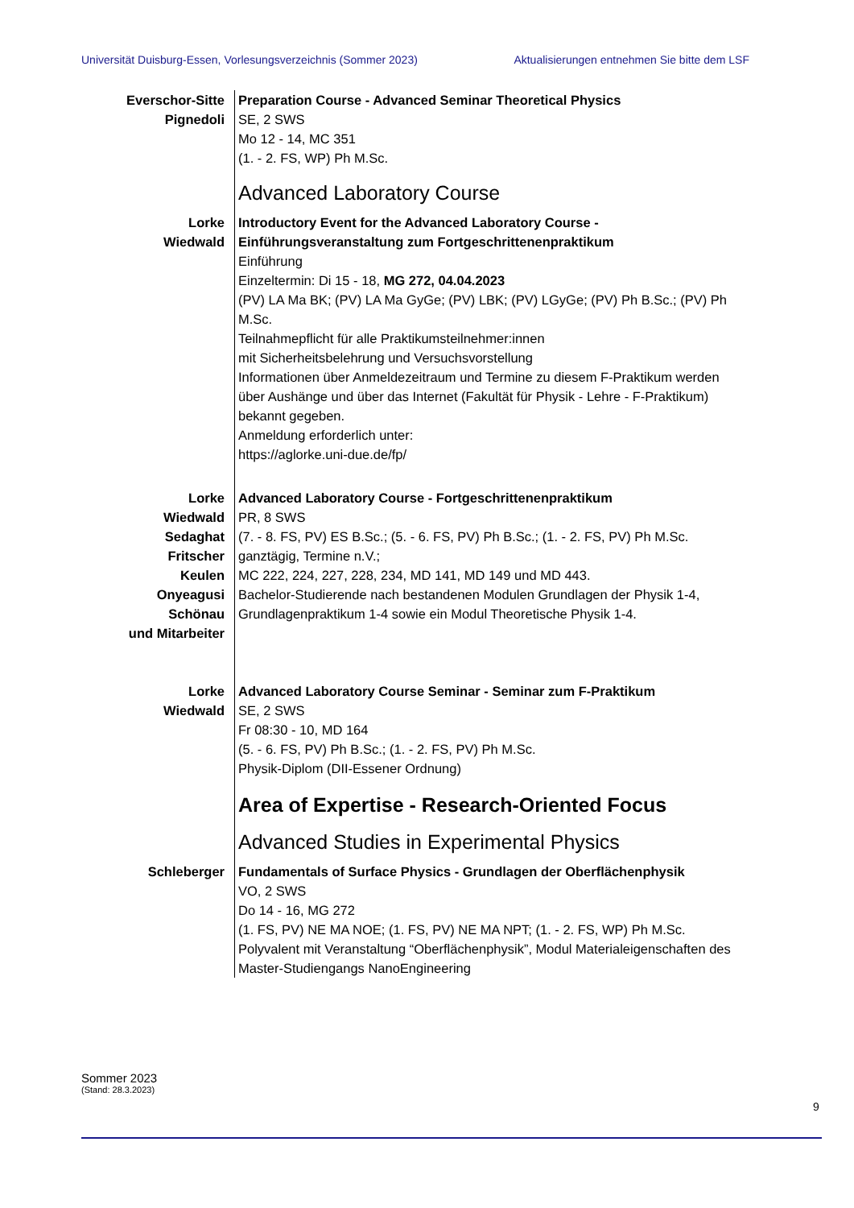Universität Duisburg-Essen, Vorlesungsverzeichnis (Sommer 2023) Aktualisierungen entnehmen Sie bitte dem LSF
Everschor-Sitte
Pignedoli
Preparation Course - Advanced Seminar Theoretical Physics
SE, 2 SWS
Mo 12 - 14, MC 351
(1. - 2. FS, WP) Ph M.Sc.
Advanced Laboratory Course
Lorke
Wiedwald
Introductory Event for the Advanced Laboratory Course -
Einführungsveranstaltung zum Fortgeschrittenenpraktikum
Einführung
Einzeltermin: Di 15 - 18, MG 272, 04.04.2023
(PV) LA Ma BK; (PV) LA Ma GyGe; (PV) LBK; (PV) LGyGe; (PV) Ph B.Sc.; (PV) Ph M.Sc.
Teilnahmepflicht für alle Praktikumsteilnehmer:innen
mit Sicherheitsbelehrung und Versuchsvorstellung
Informationen über Anmeldezeitraum und Termine zu diesem F-Praktikum werden über Aushänge und über das Internet (Fakultät für Physik - Lehre - F-Praktikum) bekannt gegeben.
Anmeldung erforderlich unter:
https://aglorke.uni-due.de/fp/
Lorke
Wiedwald
Sedaghat
Fritscher
Keulen
Onyeagusi
Schönau
und Mitarbeiter
Advanced Laboratory Course - Fortgeschrittenenpraktikum
PR, 8 SWS
(7. - 8. FS, PV) ES B.Sc.; (5. - 6. FS, PV) Ph B.Sc.; (1. - 2. FS, PV) Ph M.Sc.
ganztägig, Termine n.V.;
MC 222, 224, 227, 228, 234, MD 141, MD 149 und MD 443.
Bachelor-Studierende nach bestandenen Modulen Grundlagen der Physik 1-4, Grundlagenpraktikum 1-4 sowie ein Modul Theoretische Physik 1-4.
Lorke
Wiedwald
Advanced Laboratory Course Seminar - Seminar zum F-Praktikum
SE, 2 SWS
Fr 08:30 - 10, MD 164
(5. - 6. FS, PV) Ph B.Sc.; (1. - 2. FS, PV) Ph M.Sc.
Physik-Diplom (DII-Essener Ordnung)
Area of Expertise - Research-Oriented Focus
Advanced Studies in Experimental Physics
Schleberger Fundamentals of Surface Physics - Grundlagen der Oberflächenphysik
VO, 2 SWS
Do 14 - 16, MG 272
(1. FS, PV) NE MA NOE; (1. FS, PV) NE MA NPT; (1. - 2. FS, WP) Ph M.Sc.
Polyvalent mit Veranstaltung “Oberflächenphysik”, Modul Materialeigenschaften des Master-Studiengangs NanoEngineering
Sommer 2023
(Stand: 28.3.2023)
9